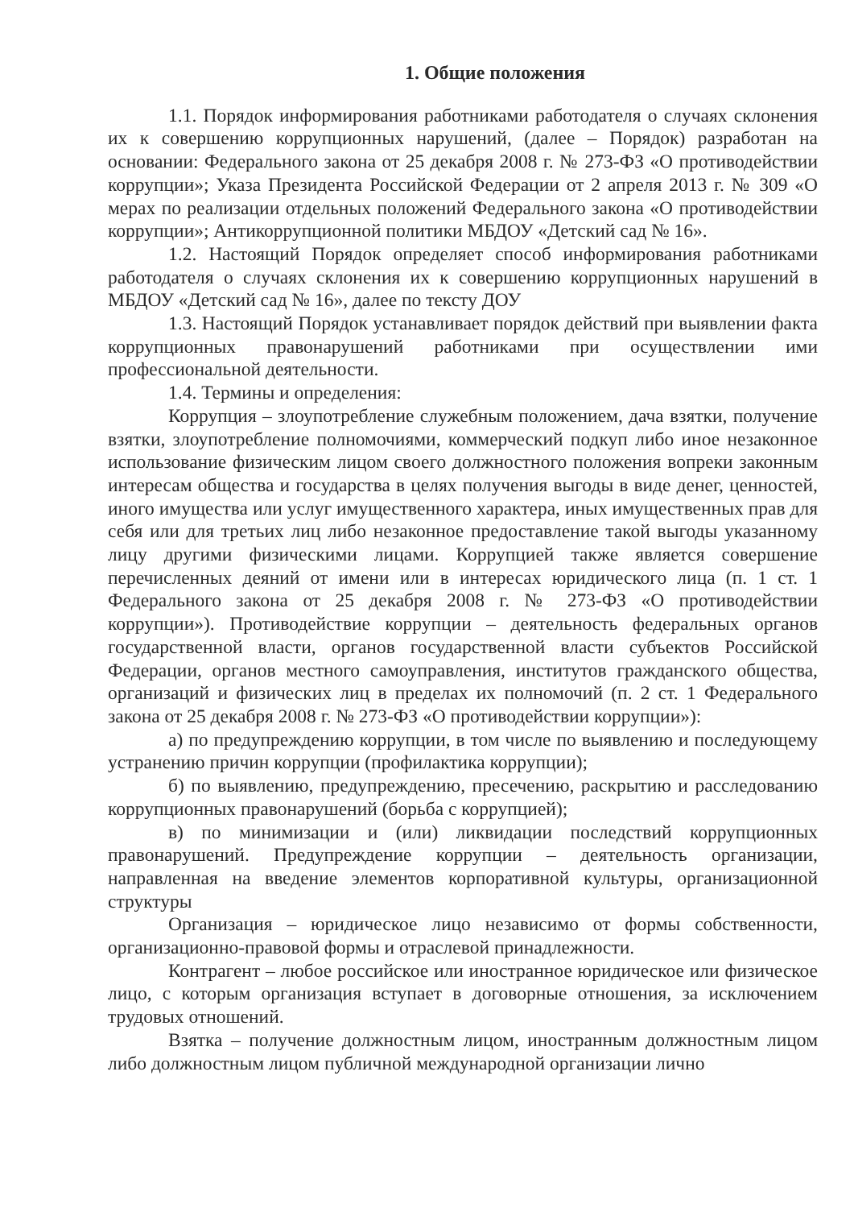1. Общие положения
1.1. Порядок информирования работниками работодателя о случаях склонения их к совершению коррупционных нарушений, (далее – Порядок) разработан на основании: Федерального закона от 25 декабря 2008 г. № 273-ФЗ «О противодействии коррупции»; Указа Президента Российской Федерации от 2 апреля 2013 г. № 309 «О мерах по реализации отдельных положений Федерального закона «О противодействии коррупции»; Антикоррупционной политики МБДОУ «Детский сад № 16».
1.2. Настоящий Порядок определяет способ информирования работниками работодателя о случаях склонения их к совершению коррупционных нарушений в МБДОУ «Детский сад № 16», далее по тексту ДОУ
1.3. Настоящий Порядок устанавливает порядок действий при выявлении факта коррупционных правонарушений работниками при осуществлении ими профессиональной деятельности.
1.4. Термины и определения:
Коррупция – злоупотребление служебным положением, дача взятки, получение взятки, злоупотребление полномочиями, коммерческий подкуп либо иное незаконное использование физическим лицом своего должностного положения вопреки законным интересам общества и государства в целях получения выгоды в виде денег, ценностей, иного имущества или услуг имущественного характера, иных имущественных прав для себя или для третьих лиц либо незаконное предоставление такой выгоды указанному лицу другими физическими лицами. Коррупцией также является совершение перечисленных деяний от имени или в интересах юридического лица (п. 1 ст. 1 Федерального закона от 25 декабря 2008 г. № 273-ФЗ «О противодействии коррупции»). Противодействие коррупции – деятельность федеральных органов государственной власти, органов государственной власти субъектов Российской Федерации, органов местного самоуправления, институтов гражданского общества, организаций и физических лиц в пределах их полномочий (п. 2 ст. 1 Федерального закона от 25 декабря 2008 г. № 273-ФЗ «О противодействии коррупции»):
а) по предупреждению коррупции, в том числе по выявлению и последующему устранению причин коррупции (профилактика коррупции);
б) по выявлению, предупреждению, пресечению, раскрытию и расследованию коррупционных правонарушений (борьба с коррупцией);
в) по минимизации и (или) ликвидации последствий коррупционных правонарушений. Предупреждение коррупции – деятельность организации, направленная на введение элементов корпоративной культуры, организационной структуры
Организация – юридическое лицо независимо от формы собственности, организационно-правовой формы и отраслевой принадлежности.
Контрагент – любое российское или иностранное юридическое или физическое лицо, с которым организация вступает в договорные отношения, за исключением трудовых отношений.
Взятка – получение должностным лицом, иностранным должностным лицом либо должностным лицом публичной международной организации лично